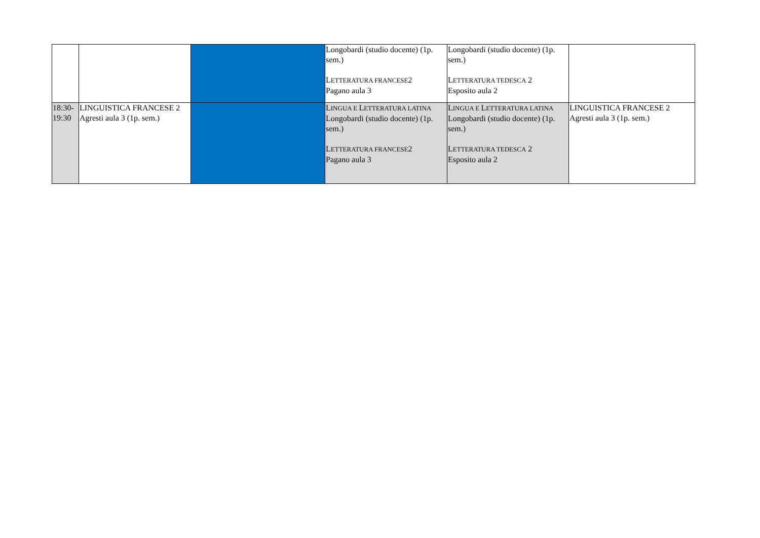| | | | Longobardi (studio docente) (1p. sem.) L ETTERATURA FRANCESE 2 Pagano aula 3 | Longobardi (studio docente) (1p. sem.) L ETTERATURA TEDESCA 2 Esposito aula 2 | |
| 18:30-19:30 | LINGUISTICA FRANCESE 2 Agresti aula 3 (1p. sem.) | | L INGUA E L ETTERATURA LATINA Longobardi (studio docente) (1p. sem.) L ETTERATURA FRANCESE 2 Pagano aula 3 | L INGUA E L ETTERATURA LATINA Longobardi (studio docente) (1p. sem.) L ETTERATURA TEDESCA 2 Esposito aula 2 | LINGUISTICA FRANCESE 2 Agresti aula 3 (1p. sem.) |